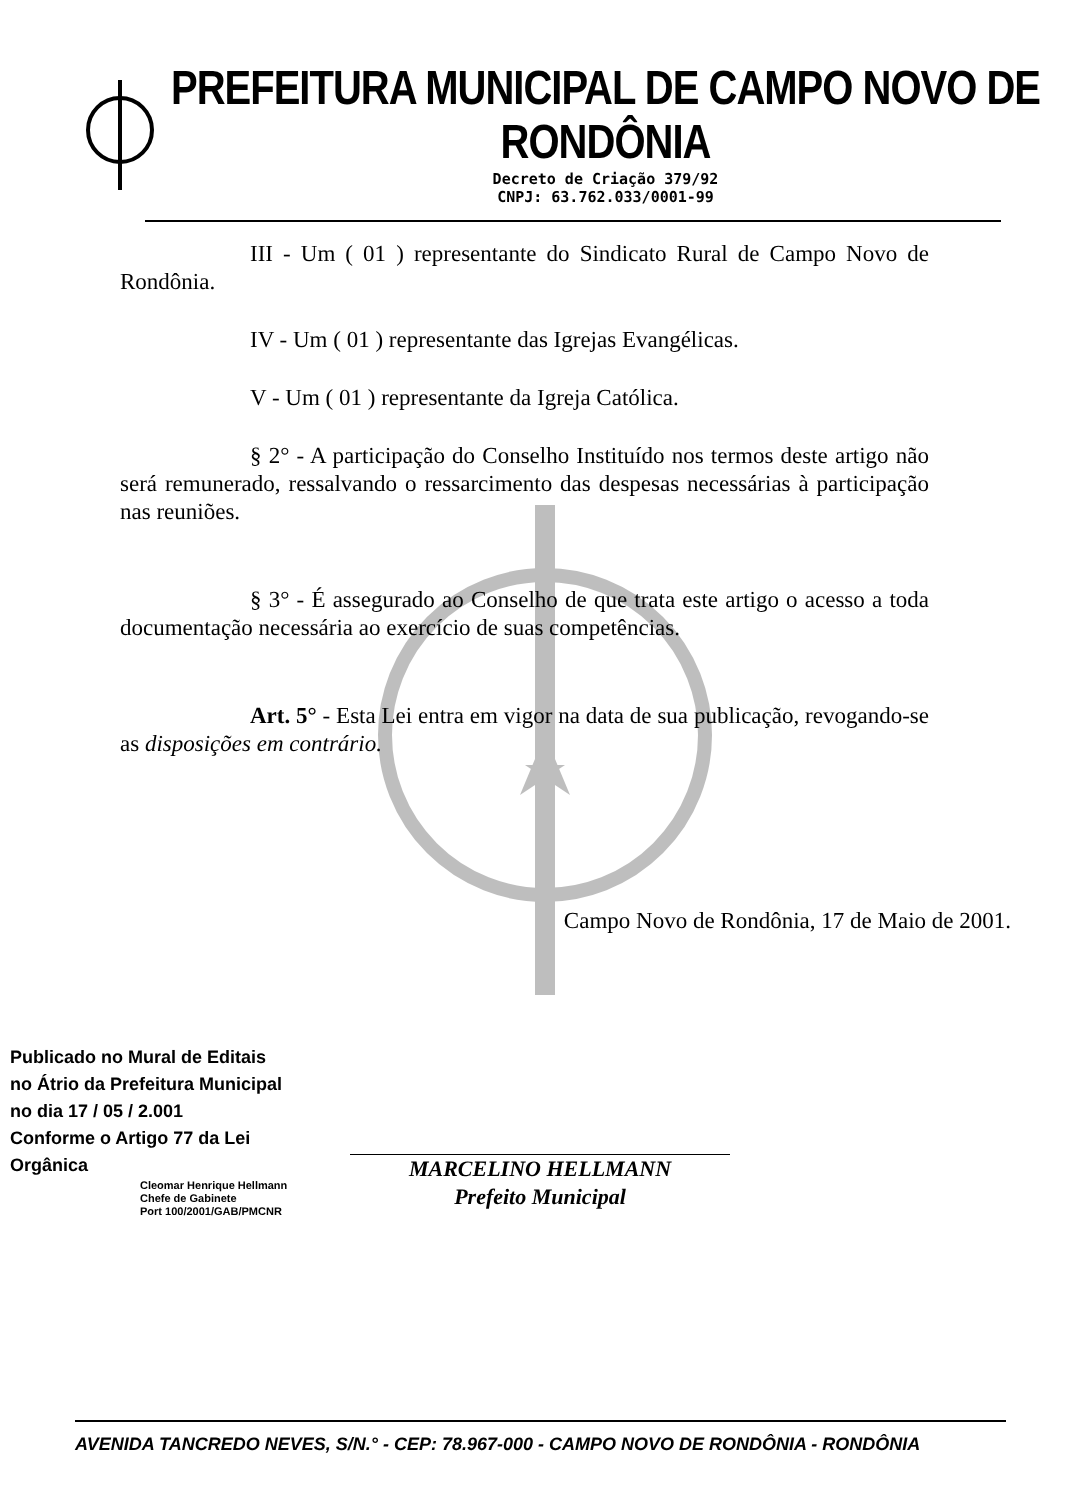PREFEITURA MUNICIPAL DE CAMPO NOVO DE RONDÔNIA
Decreto de Criação 379/92
CNPJ: 63.762.033/0001-99
III - Um ( 01 ) representante do Sindicato Rural de Campo Novo de Rondônia.
IV - Um ( 01 ) representante das Igrejas Evangélicas.
V - Um ( 01 ) representante da Igreja Católica.
§ 2° - A participação do Conselho Instituído nos termos deste artigo não será remunerado, ressalvando o ressarcimento das despesas necessárias à participação nas reuniões.
§ 3° - É assegurado ao Conselho de que trata este artigo o acesso a toda documentação necessária ao exercício de suas competências.
Art. 5° - Esta Lei entra em vigor na data de sua publicação, revogando-se as disposições em contrário.
Campo Novo de Rondônia, 17 de Maio de 2001.
Publicado no Mural de Editais
no Átrio da Prefeitura Municipal
no dia 17 / 05 / 2.001
Conforme o Artigo 77 da Lei
Orgânica
Cleomar Henrique Hellmann
Chefe de Gabinete
Port 100/2001/GAB/PMCNR
MARCELINO HELLMANN
Prefeito Municipal
AVENIDA TANCREDO NEVES, S/N.° - CEP: 78.967-000 - CAMPO NOVO DE RONDÔNIA - RONDÔNIA